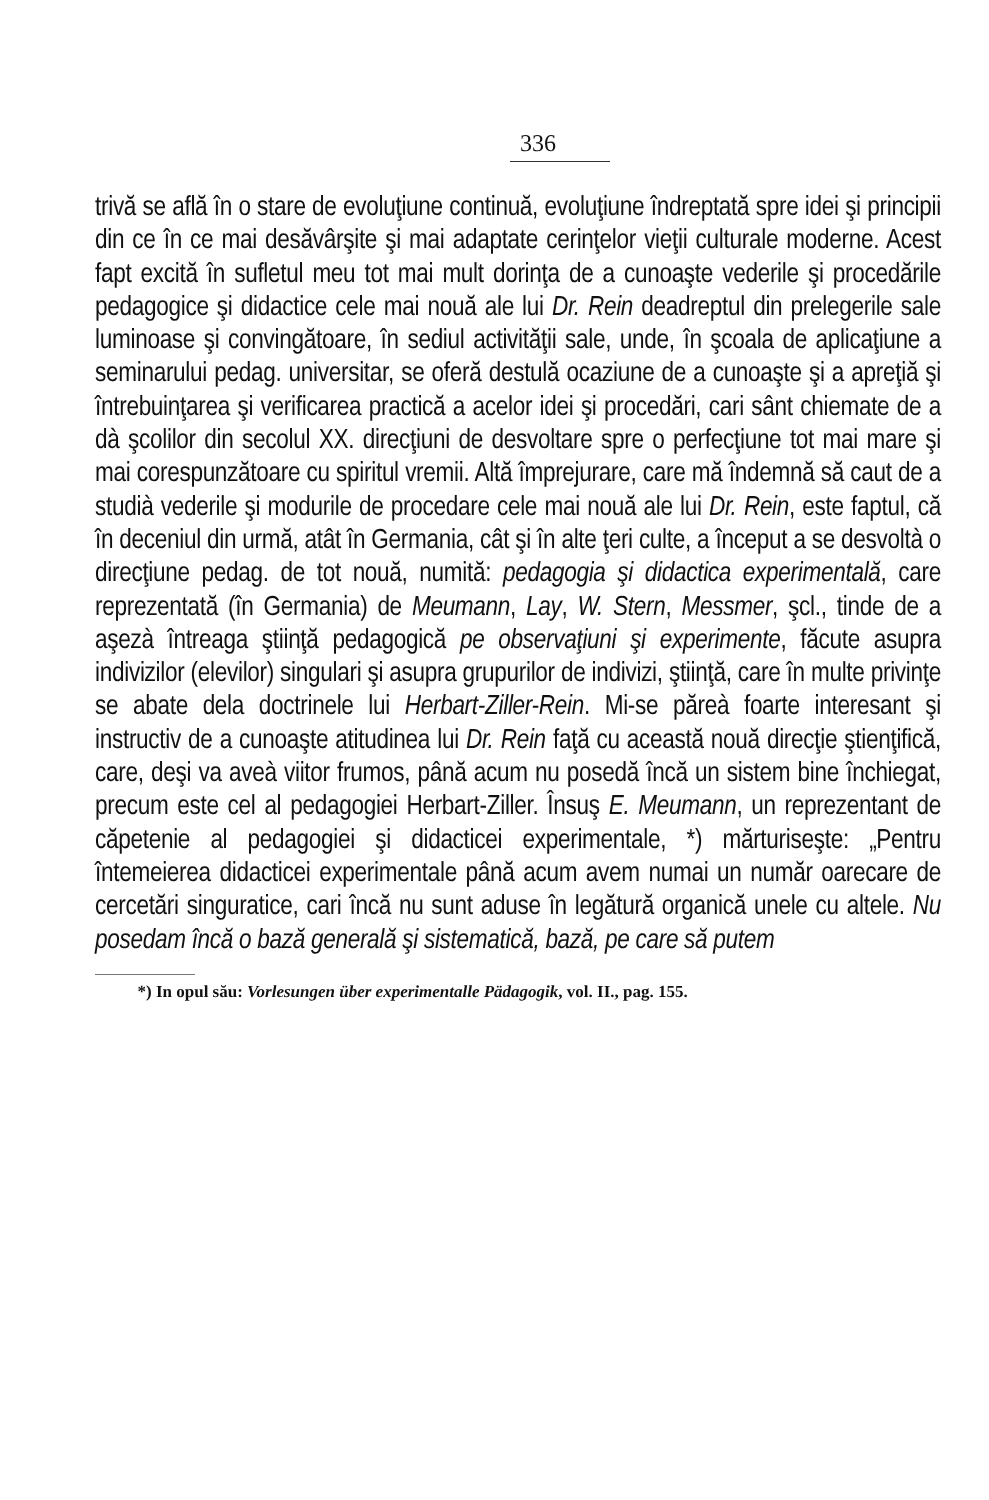336
trivă se află în o stare de evoluţiune continuă, evoluţiune îndreptată spre idei şi principii din ce în ce mai desăvârşite şi mai adaptate cerinţelor vieţii culturale moderne. Acest fapt excită în sufletul meu tot mai mult dorinţa de a cunoaşte vederile şi procedările pedagogice şi didactice cele mai nouă ale lui Dr. Rein deadreptul din prelegerile sale luminoase şi convingătoare, în sediul activităţii sale, unde, în şcoala de aplicaţiune a seminarului pedag. universitar, se oferă destulă ocaziune de a cunoaşte şi a apreţiă şi întrebuinţarea şi verificarea practică a acelor idei şi procedări, cari sânt chiemate de a dà şcolilor din secolul XX. direcţiuni de desvoltare spre o perfecţiune tot mai mare şi mai corespunzătoare cu spiritul vremii. Altă împrejurare, care mă îndemnă să caut de a studià vederile şi modurile de procedare cele mai nouă ale lui Dr. Rein, este faptul, că în deceniul din urmă, atât în Germania, cât şi în alte ţeri culte, a început a se desvoltà o direcţiune pedag. de tot nouă, numită: pedagogia şi didactica experimentală, care reprezentată (în Germania) de Meumann, Lay, W. Stern, Messmer, şcl., tinde de a aşezà întreaga ştiinţă pedagogică pe observaţiuni şi experimente, făcute asupra indivizilor (elevilor) singulari şi asupra grupurilor de indivizi, ştiinţă, care în multe privinţe se abate dela doctrinele lui Herbart-Ziller-Rein. Mi-se păreà foarte interesant şi instructiv de a cunoaşte atitudinea lui Dr. Rein faţă cu această nouă direcţie ştienţifică, care, deşi va aveà viitor frumos, până acum nu posedă încă un sistem bine închiegat, precum este cel al pedagogiei Herbart-Ziller. Însuş E. Meumann, un reprezentant de căpetenie al pedagogiei şi didacticei experimentale, *) mărturiseşte: „Pentru întemeierea didacticei experimentale până acum avem numai un număr oarecare de cercetări singuratice, cari încă nu sunt aduse în legătură organică unele cu altele. Nu posedam încă o bază generală şi sistematică, bază, pe care să putem
*) In opul său: Vorlesungen über experimentalle Pädagogik, vol. II., pag. 155.